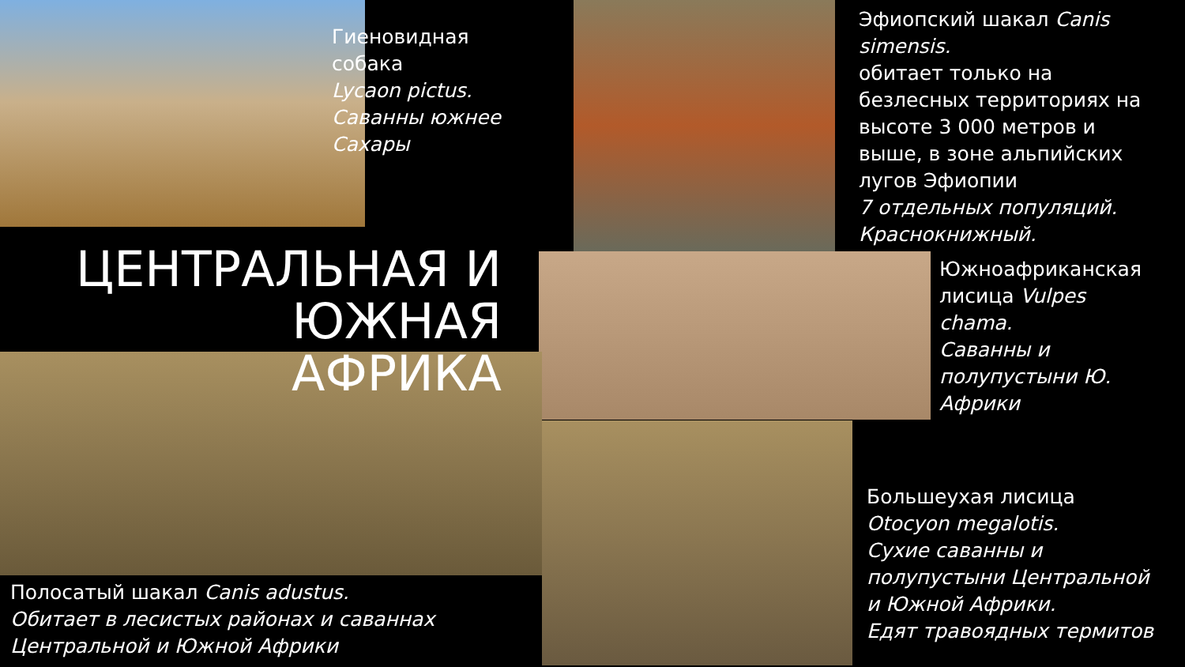Гиеновидная
собака
Lycaon pictus.
Саванны южнее
Сахары
Эфиопский шакал Canis
simensis.
обитает только на
безлесных территориях на
высоте 3 000 метров и
выше, в зоне альпийских
лугов Эфиопии
7 отдельных популяций.
Краснокнижный.
ЦЕНТРАЛЬНАЯ И ЮЖНАЯ АФРИКА
Южноафриканская
лисица Vulpes
chama.
Саванны и
полупустыни Ю.
Африки
Большеухая лисица
Otocyon megalotis.
Сухие саванны и
полупустыни Центральной
и Южной Африки.
Едят травоядных термитов
Полосатый шакал Canis adustus.
Обитает в лесистых районах и саваннах
Центральной и Южной Африки